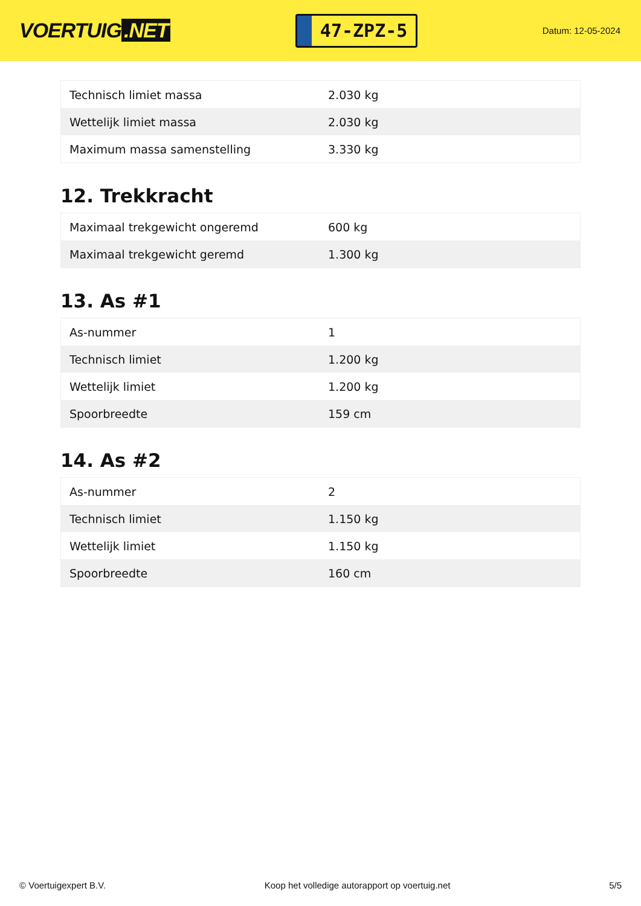VOERTUIG.NET
47-ZPZ-5
Datum: 12-05-2024
| Technisch limiet massa | 2.030 kg |
| Wettelijk limiet massa | 2.030 kg |
| Maximum massa samenstelling | 3.330 kg |
12. Trekkracht
| Maximaal trekgewicht ongeremd | 600 kg |
| Maximaal trekgewicht geremd | 1.300 kg |
13. As #1
| As-nummer | 1 |
| Technisch limiet | 1.200 kg |
| Wettelijk limiet | 1.200 kg |
| Spoorbreedte | 159 cm |
14. As #2
| As-nummer | 2 |
| Technisch limiet | 1.150 kg |
| Wettelijk limiet | 1.150 kg |
| Spoorbreedte | 160 cm |
© Voertuigexpert B.V. Koop het volledige autorapport op voertuig.net 5/5